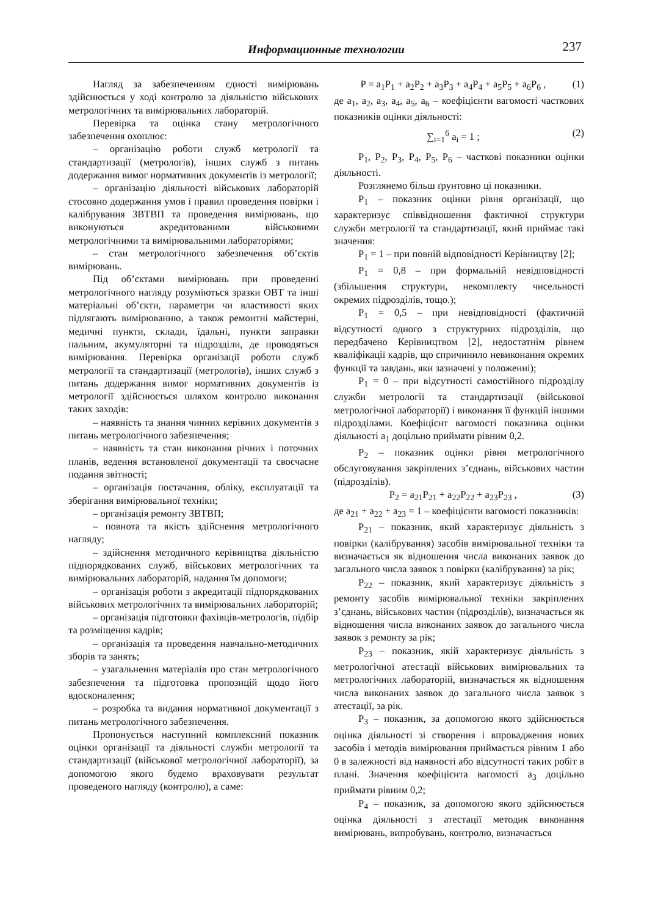Информационные технологии 237
Нагляд за забезпеченням єдності вимірювань здійснюється у ході контролю за діяльністю військових метрологічних та вимірювальних лабораторій.
Перевірка та оцінка стану метрологічного забезпечення охоплює:
– організацію роботи служб метрології та стандартизації (метрологів), інших служб з питань додержання вимог нормативних документів із метрології;
– організацію діяльності військових лабораторій стосовно додержання умов і правил проведення повірки і калібрування ЗВТВП та проведення вимірювань, що виконуються акредитованими військовими метрологічними та вимірювальними лабораторіями;
– стан метрологічного забезпечення об’єктів вимірювань.
Під об’єктами вимірювань при проведенні метрологічного нагляду розуміються зразки ОВТ та інші матеріальні об’єкти, параметри чи властивості яких підлягають вимірюванню, а також ремонтні майстерні, медичні пункти, склади, їдальні, пункти заправки пальним, акумуляторні та підрозділи, де проводяться вимірювання. Перевірка організації роботи служб метрології та стандартизації (метрологів), інших служб з питань додержання вимог нормативних документів із метрології здійснюється шляхом контролю виконання таких заходів:
– наявність та знання чинних керівних документів з питань метрологічного забезпечення;
– наявність та стан виконання річних і поточних планів, ведення встановленої документації та своєчасне подання звітності;
– організація постачання, обліку, експлуатації та зберігання вимірювальної техніки;
– організація ремонту ЗВТВП;
– повнота та якість здійснення метрологічного нагляду;
– здійснення методичного керівництва діяльністю підпорядкованих служб, військових метрологічних та вимірювальних лабораторій, надання їм допомоги;
– організація роботи з акредитації підпорядкованих військових метрологічних та вимірювальних лабораторій;
– організація підготовки фахівців-метрологів, підбір та розміщення кадрів;
– організація та проведення навчально-методичних зборів та занять;
– узагальнення матеріалів про стан метрологічного забезпечення та підготовка пропозицій щодо його вдосконалення;
– розробка та видання нормативної документації з питань метрологічного забезпечення.
Пропонується наступний комплексний показник оцінки організації та діяльності служби метрології та стандартизації (військової метрологічної лабораторії), за допомогою якого будемо враховувати результат проведеного нагляду (контролю), а саме:
P = a<sub>1</sub>P<sub>1</sub> + a<sub>2</sub>P<sub>2</sub> + a<sub>3</sub>P<sub>3</sub> + a<sub>4</sub>P<sub>4</sub> + a<sub>5</sub>P<sub>5</sub> + a<sub>6</sub>P<sub>6</sub> , (1)
де a<sub>1</sub>, a<sub>2</sub>, a<sub>3</sub>, a<sub>4</sub>, a<sub>5</sub>, a<sub>6</sub> – коефіцієнти вагомості часткових показників оцінки діяльності:
∑<sub>i=1</sub><sup>6</sup> a<sub>i</sub> = 1 ; (2)
P<sub>1</sub>, P<sub>2</sub>, P<sub>3</sub>, P<sub>4</sub>, P<sub>5</sub>, P<sub>6</sub> – часткові показники оцінки діяльності.
Розглянемо більш ґрунтовно ці показники.
P<sub>1</sub> – показник оцінки рівня організації, що характеризує співвідношення фактичної структури служби метрології та стандартизації, який приймає такі значення:
P<sub>1</sub> = 1 – при повній відповідності Керівництву [2];
P<sub>1</sub> = 0,8 – при формальній невідповідності (збільшення структури, некомплекту чисельності окремих підрозділів, тощо.);
P<sub>1</sub> = 0,5 – при невідповідності (фактичній відсутності одного з структурних підрозділів, що передбачено Керівництвом [2], недостатнім рівнем кваліфікації кадрів, що спричинило невиконання окремих функції та завдань, яки зазначені у положенні);
P<sub>1</sub> = 0 – при відсутності самостійного підрозділу служби метрології та стандартизації (військової метрологічної лабораторії) і виконання її функцій іншими підрозділами. Коефіцієнт вагомості показника оцінки діяльності a<sub>1</sub> доцільно приймати рівним 0,2.
P<sub>2</sub> – показник оцінки рівня метрологічного обслуговування закріплених з’єднань, військових частин (підрозділів).
P<sub>2</sub> = a<sub>21</sub>P<sub>21</sub> + a<sub>22</sub>P<sub>22</sub> + a<sub>23</sub>P<sub>23</sub> , (3)
де a<sub>21</sub> + a<sub>22</sub> + a<sub>23</sub> = 1 – коефіцієнти вагомості показників:
P<sub>21</sub> – показник, який характеризує діяльність з повірки (калібрування) засобів вимірювальної техніки та визначається як відношення числа виконаних заявок до загального числа заявок з повірки (калібрування) за рік;
P<sub>22</sub> – показник, який характеризує діяльність з ремонту засобів вимірювальної техніки закріплених з’єднань, військових частин (підрозділів), визначається як відношення числа виконаних заявок до загального числа заявок з ремонту за рік;
P<sub>23</sub> – показник, якій характеризує діяльність з метрологічної атестації військових вимірювальних та метрологічних лабораторій, визначається як відношення числа виконаних заявок до загального числа заявок з атестації, за рік.
P<sub>3</sub> – показник, за допомогою якого здійснюється оцінка діяльності зі створення і впровадження нових засобів і методів вимірювання приймається рівним 1 або 0 в залежності від наявності або відсутності таких робіт в плані. Значення коефіцієнта вагомості a<sub>3</sub> доцільно приймати рівним 0,2;
P<sub>4</sub> – показник, за допомогою якого здійснюється оцінка діяльності з атестації методик виконання вимірювань, випробувань, контролю, визначається